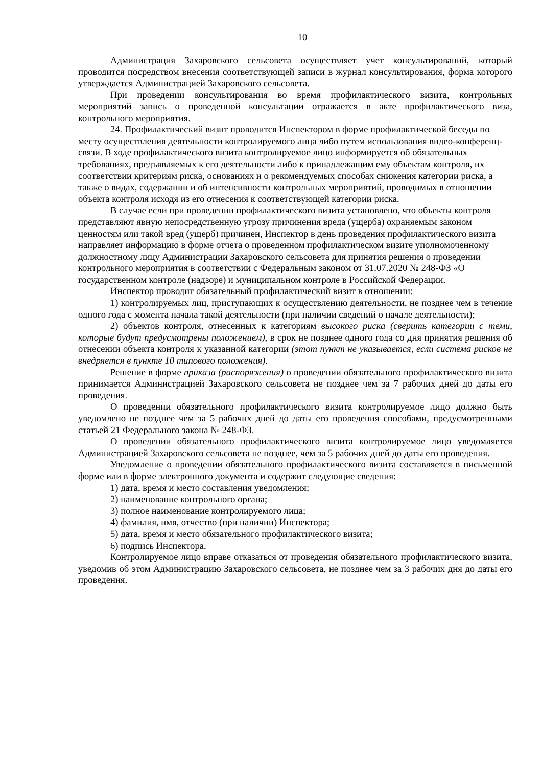10
Администрация Захаровского сельсовета осуществляет учет консультирований, который проводится посредством внесения соответствующей записи в журнал консультирования, форма которого утверждается Администрацией Захаровского сельсовета.
При проведении консультирования во время профилактического визита, контрольных мероприятий запись о проведенной консультации отражается в акте профилактического виза, контрольного мероприятия.
24. Профилактический визит проводится Инспектором в форме профилактической беседы по месту осуществления деятельности контролируемого лица либо путем использования видео-конференц-связи. В ходе профилактического визита контролируемое лицо информируется об обязательных требованиях, предъявляемых к его деятельности либо к принадлежащим ему объектам контроля, их соответствии критериям риска, основаниях и о рекомендуемых способах снижения категории риска, а также о видах, содержании и об интенсивности контрольных мероприятий, проводимых в отношении объекта контроля исходя из его отнесения к соответствующей категории риска.
В случае если при проведении профилактического визита установлено, что объекты контроля представляют явную непосредственную угрозу причинения вреда (ущерба) охраняемым законом ценностям или такой вред (ущерб) причинен, Инспектор в день проведения профилактического визита направляет информацию в форме отчета о проведенном профилактическом визите уполномоченному должностному лицу Администрации Захаровского сельсовета для принятия решения о проведении контрольного мероприятия в соответствии с Федеральным законом от 31.07.2020 № 248-ФЗ «О государственном контроле (надзоре) и муниципальном контроле в Российской Федерации.
Инспектор проводит обязательный профилактический визит в отношении:
1) контролируемых лиц, приступающих к осуществлению деятельности, не позднее чем в течение одного года с момента начала такой деятельности (при наличии сведений о начале деятельности);
2) объектов контроля, отнесенных к категориям высокого риска (сверить категории с теми, которые будут предусмотрены положением), в срок не позднее одного года со дня принятия решения об отнесении объекта контроля к указанной категории (этот пункт не указывается, если система рисков не внедряется в пункте 10 типового положения).
Решение в форме приказа (распоряжения) о проведении обязательного профилактического визита принимается Администрацией Захаровского сельсовета не позднее чем за 7 рабочих дней до даты его проведения.
О проведении обязательного профилактического визита контролируемое лицо должно быть уведомлено не позднее чем за 5 рабочих дней до даты его проведения способами, предусмотренными статьей 21 Федерального закона № 248-ФЗ.
О проведении обязательного профилактического визита контролируемое лицо уведомляется Администрацией Захаровского сельсовета не позднее, чем за 5 рабочих дней до даты его проведения.
Уведомление о проведении обязательного профилактического визита составляется в письменной форме или в форме электронного документа и содержит следующие сведения:
1) дата, время и место составления уведомления;
2) наименование контрольного органа;
3) полное наименование контролируемого лица;
4) фамилия, имя, отчество (при наличии) Инспектора;
5) дата, время и место обязательного профилактического визита;
6) подпись Инспектора.
Контролируемое лицо вправе отказаться от проведения обязательного профилактического визита, уведомив об этом Администрацию Захаровского сельсовета, не позднее чем за 3 рабочих дня до даты его проведения.